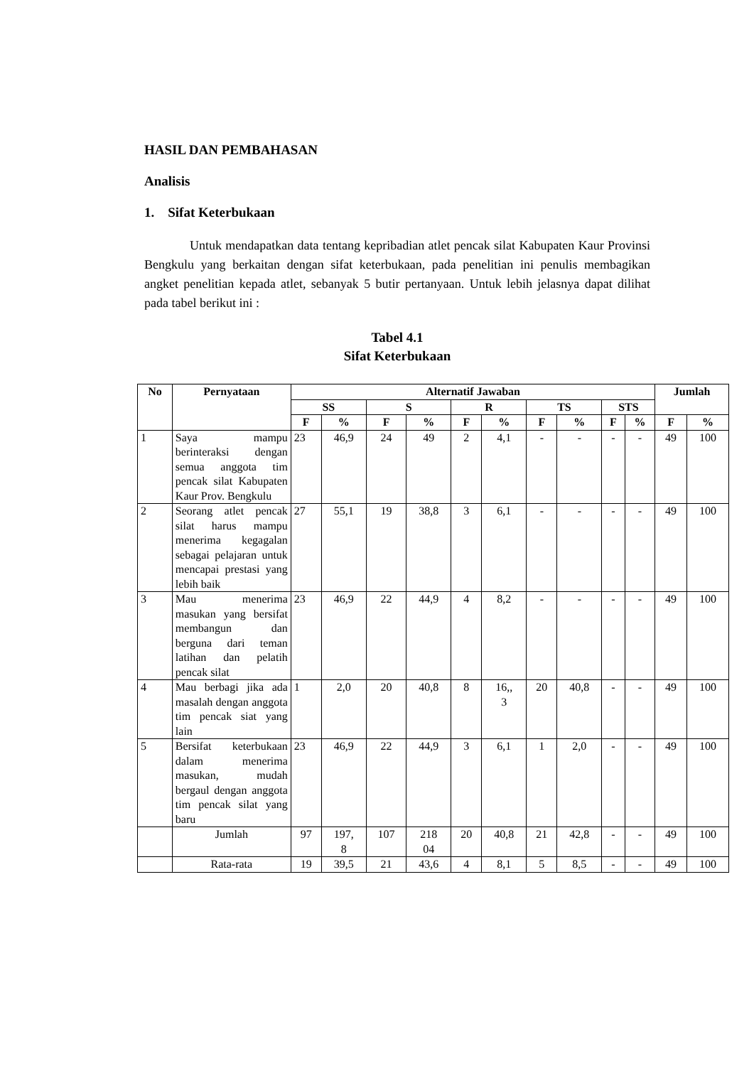HASIL DAN PEMBAHASAN
Analisis
1. Sifat Keterbukaan
Untuk mendapatkan data tentang kepribadian atlet pencak silat Kabupaten Kaur Provinsi Bengkulu yang berkaitan dengan sifat keterbukaan, pada penelitian ini penulis membagikan angket penelitian kepada atlet, sebanyak 5 butir pertanyaan. Untuk lebih jelasnya dapat dilihat pada tabel berikut ini :
Tabel 4.1
Sifat Keterbukaan
| No | Pernyataan | Alternatif Jawaban | | | | | | | | | | Jumlah | |
| --- | --- | --- | --- | --- | --- | --- | --- | --- | --- | --- | --- | --- | --- |
| | | SS | | S | | R | | TS | | STS | | | |
| | | F | % | F | % | F | % | F | % | F | % | F | % |
| 1 | Saya mampu berinteraksi dengan semua anggota tim pencak silat Kabupaten Kaur Prov. Bengkulu | 23 | 46,9 | 24 | 49 | 2 | 4,1 | - | - | - | - | 49 | 100 |
| 2 | Seorang atlet pencak silat harus mampu menerima kegagalan sebagai pelajaran untuk mencapai prestasi yang lebih baik | 27 | 55,1 | 19 | 38,8 | 3 | 6,1 | - | - | - | - | 49 | 100 |
| 3 | Mau menerima masukan yang bersifat membangun dan berguna dari teman latihan dan pelatih pencak silat | 23 | 46,9 | 22 | 44,9 | 4 | 8,2 | - | - | - | - | 49 | 100 |
| 4 | Mau berbagi jika ada masalah dengan anggota tim pencak siat yang lain | 1 | 2,0 | 20 | 40,8 | 8 | 16,, 3 | 20 | 40,8 | - | - | 49 | 100 |
| 5 | Bersifat keterbukaan dalam menerima masukan, mudah bergaul dengan anggota tim pencak silat yang baru | 23 | 46,9 | 22 | 44,9 | 3 | 6,1 | 1 | 2,0 | - | - | 49 | 100 |
| | Jumlah | 97 | 197, 8 | 107 | 218 04 | 20 | 40,8 | 21 | 42,8 | - | - | 49 | 100 |
| | Rata-rata | 19 | 39,5 | 21 | 43,6 | 4 | 8,1 | 5 | 8,5 | - | - | 49 | 100 |